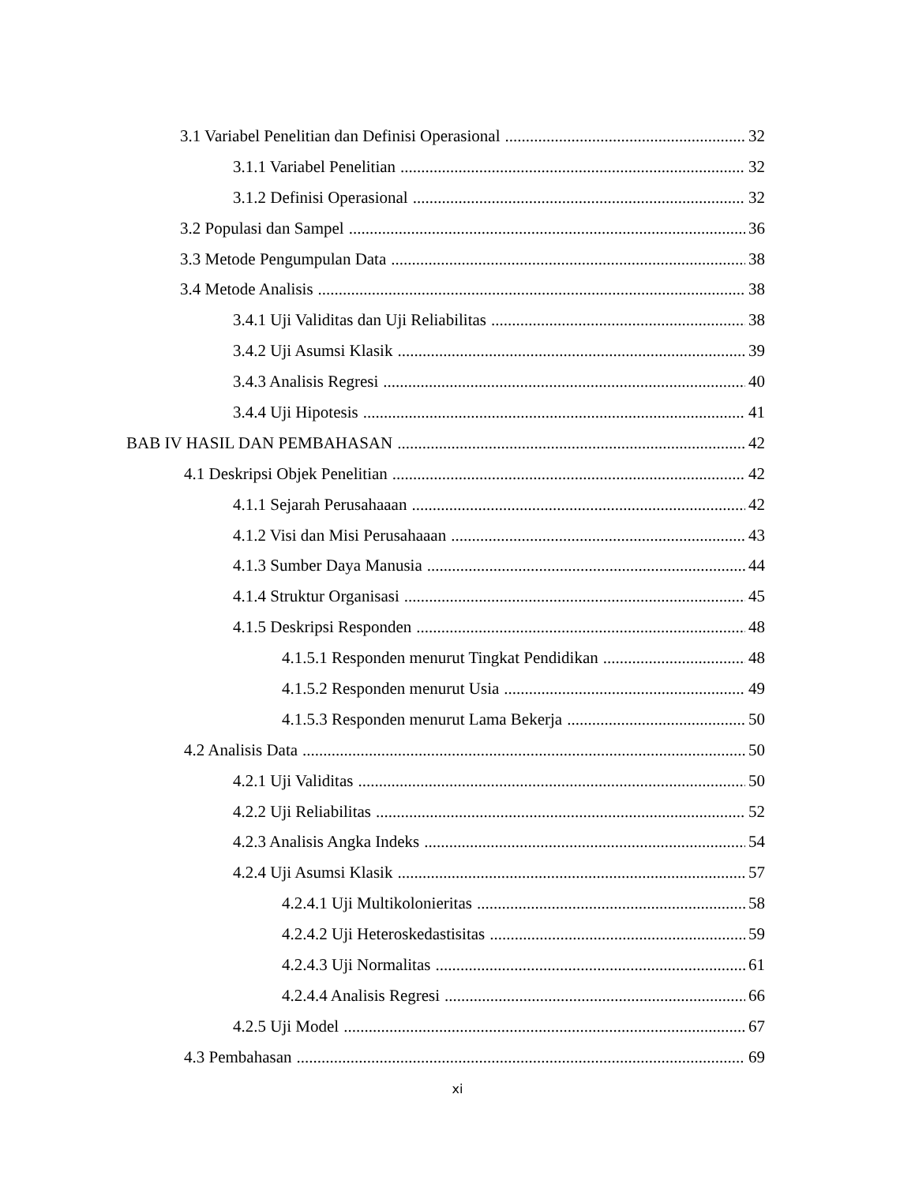3.1 Variabel Penelitian dan Definisi Operasional 32
3.1.1 Variabel Penelitian 32
3.1.2 Definisi Operasional 32
3.2 Populasi dan Sampel 36
3.3 Metode Pengumpulan Data 38
3.4 Metode Analisis 38
3.4.1 Uji Validitas dan Uji Reliabilitas 38
3.4.2 Uji Asumsi Klasik 39
3.4.3 Analisis Regresi 40
3.4.4 Uji Hipotesis 41
BAB IV HASIL DAN PEMBAHASAN 42
4.1 Deskripsi Objek Penelitian 42
4.1.1 Sejarah Perusahaaan 42
4.1.2 Visi dan Misi Perusahaaan 43
4.1.3 Sumber Daya Manusia 44
4.1.4 Struktur Organisasi 45
4.1.5 Deskripsi Responden 48
4.1.5.1 Responden menurut Tingkat Pendidikan 48
4.1.5.2 Responden menurut Usia 49
4.1.5.3 Responden menurut Lama Bekerja 50
4.2 Analisis Data 50
4.2.1 Uji Validitas 50
4.2.2 Uji Reliabilitas 52
4.2.3 Analisis Angka Indeks 54
4.2.4 Uji Asumsi Klasik 57
4.2.4.1 Uji Multikolonieritas 58
4.2.4.2 Uji Heteroskedastisitas 59
4.2.4.3 Uji Normalitas 61
4.2.4.4 Analisis Regresi 66
4.2.5 Uji Model 67
4.3 Pembahasan 69
xi